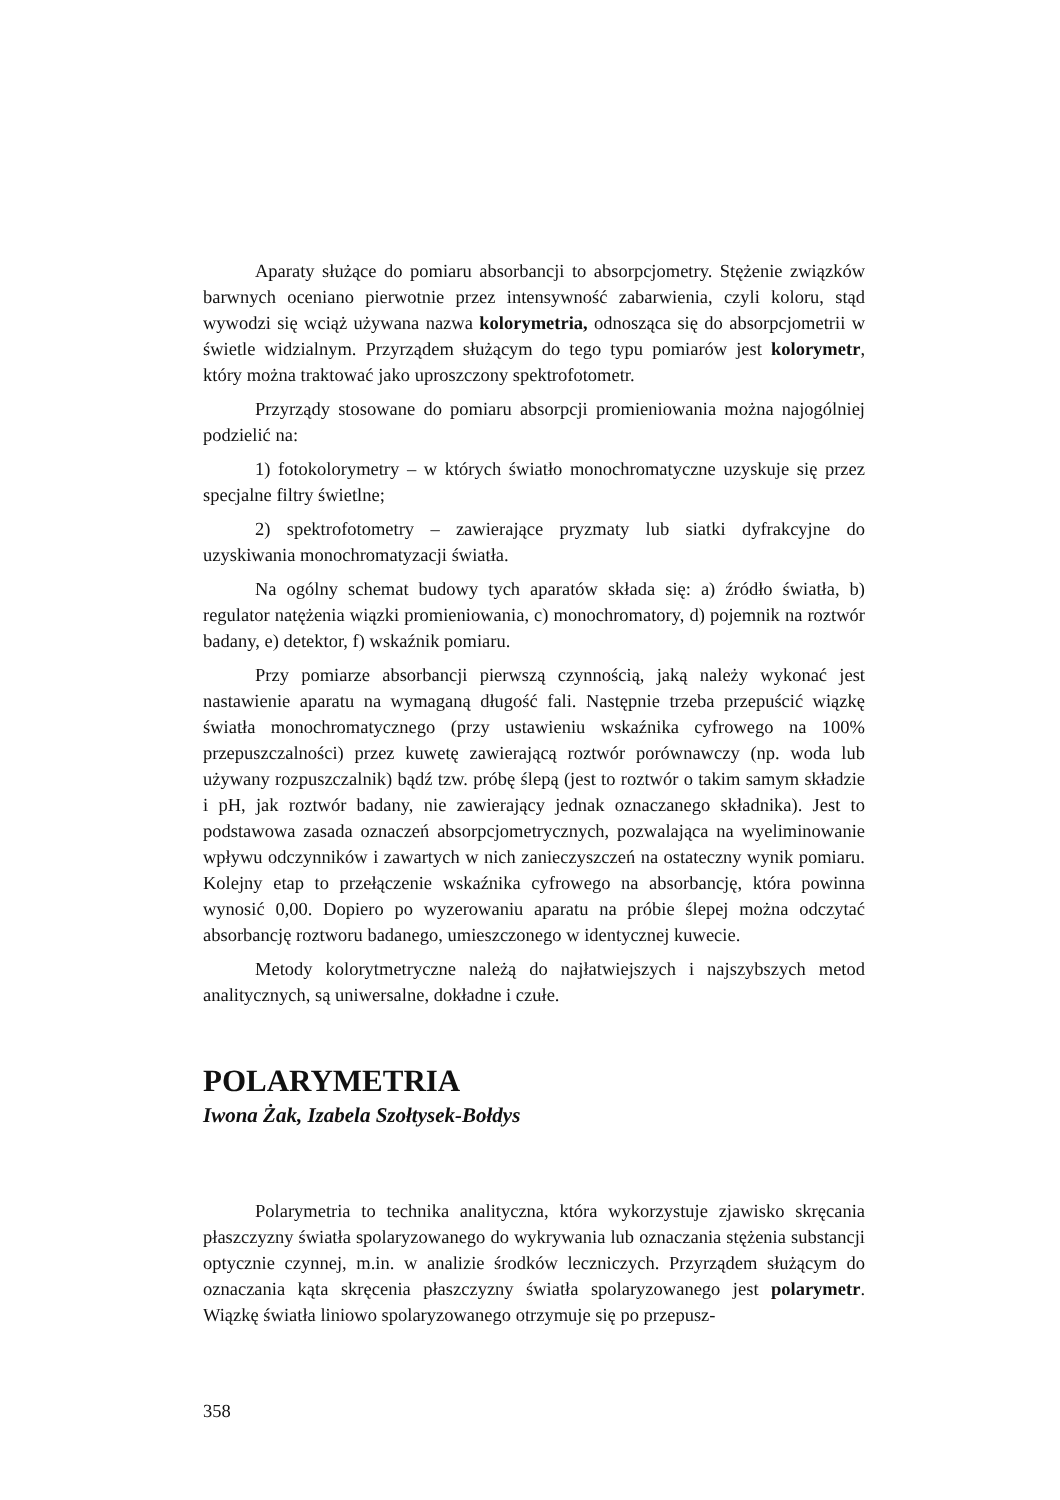Aparaty służące do pomiaru absorbancji to absorpcjometry. Stężenie związków barwnych oceniano pierwotnie przez intensywność zabarwienia, czyli koloru, stąd wywodzi się wciąż używana nazwa kolorymetria, odnosząca się do absorpcjometrii w świetle widzialnym. Przyrządem służącym do tego typu pomiarów jest kolorymetr, który można traktować jako uproszczony spektrofotometr.
Przyrządy stosowane do pomiaru absorpcji promieniowania można najogólniej podzielić na:
1) fotokolorymetry – w których światło monochromatyczne uzyskuje się przez specjalne filtry świetlne;
2) spektrofotometry – zawierające pryzmaty lub siatki dyfrakcyjne do uzyskiwania monochromatyzacji światła.
Na ogólny schemat budowy tych aparatów składa się: a) źródło światła, b) regulator natężenia wiązki promieniowania, c) monochromatory, d) pojemnik na roztwór badany, e) detektor, f) wskaźnik pomiaru.
Przy pomiarze absorbancji pierwszą czynnością, jaką należy wykonać jest nastawienie aparatu na wymaganą długość fali. Następnie trzeba przepuścić wiązkę światła monochromatycznego (przy ustawieniu wskaźnika cyfrowego na 100% przepuszczalności) przez kuwetę zawierającą roztwór porównawczy (np. woda lub używany rozpuszczalnik) bądź tzw. próbę ślepą (jest to roztwór o takim samym składzie i pH, jak roztwór badany, nie zawierający jednak oznaczanego składnika). Jest to podstawowa zasada oznaczeń absorpcjometrycznych, pozwalająca na wyeliminowanie wpływu odczynników i zawartych w nich zanieczyszczeń na ostateczny wynik pomiaru. Kolejny etap to przełączenie wskaźnika cyfrowego na absorbancję, która powinna wynosić 0,00. Dopiero po wyzerowaniu aparatu na próbie ślepej można odczytać absorbancję roztworu badanego, umieszczonego w identycznej kuwecie.
Metody kolorytmetryczne należą do najłatwiejszych i najszybszych metod analitycznych, są uniwersalne, dokładne i czułe.
POLARYMETRIA
Iwona Żak, Izabela Szołtysek-Bołdys
Polarymetria to technika analityczna, która wykorzystuje zjawisko skręcania płaszczyzny światła spolaryzowanego do wykrywania lub oznaczania stężenia substancji optycznie czynnej, m.in. w analizie środków leczniczych. Przyrządem służącym do oznaczania kąta skręcenia płaszczyzny światła spolaryzowanego jest polarymetr. Wiązkę światła liniowo spolaryzowanego otrzymuje się po przepusz-
358